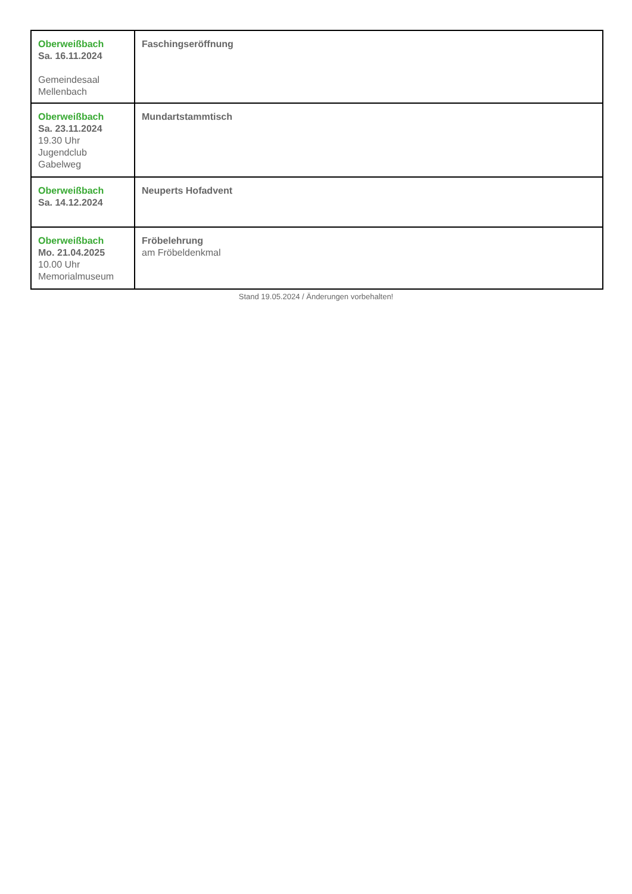| Oberweißbach Sa. 16.11.2024 Gemeindesaal Mellenbach | Faschingseröffnung |
| Oberweißbach Sa. 23.11.2024 19.30 Uhr Jugendclub Gabelweg | Mundartstammtisch |
| Oberweißbach Sa. 14.12.2024 | Neuperts Hofadvent |
| Oberweißbach Mo. 21.04.2025 10.00 Uhr Memorialmuseum | Fröbelehrung am Fröbeldenkmal |
Stand 19.05.2024 / Änderungen vorbehalten!